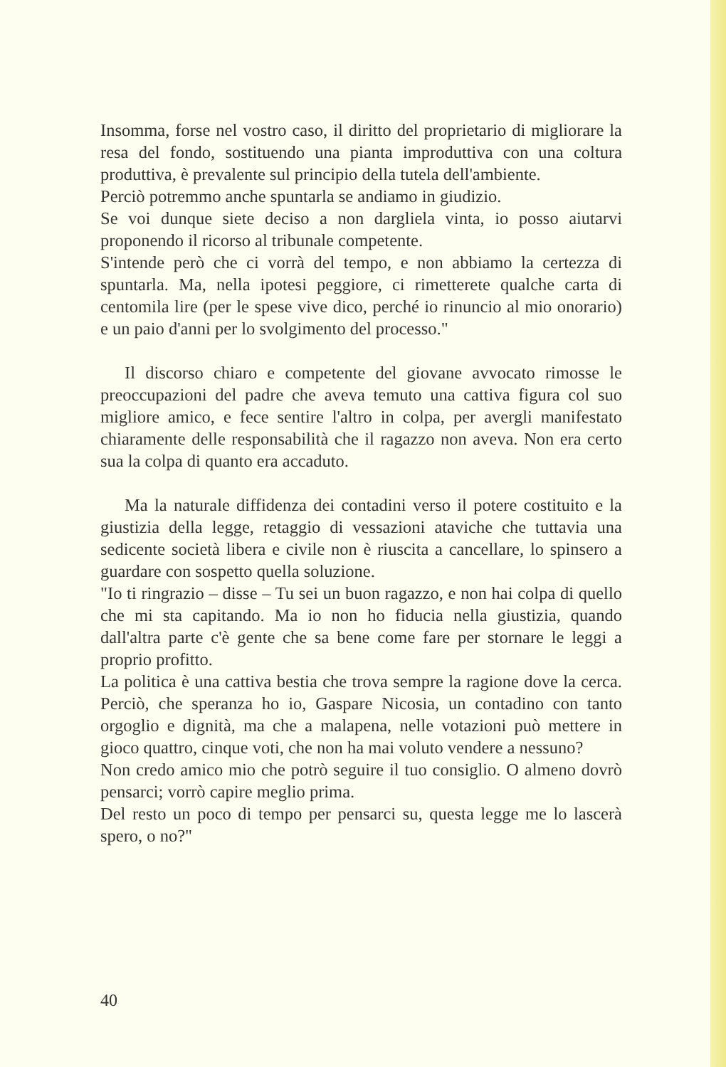Insomma, forse nel vostro caso, il diritto del proprietario di migliorare la resa del fondo, sostituendo una pianta improduttiva con una coltura produttiva, è prevalente sul principio della tutela dell'ambiente.
Perciò potremmo anche spuntarla se andiamo in giudizio.
Se voi dunque siete deciso a non dargliela vinta, io posso aiutarvi proponendo il ricorso al tribunale competente.
S'intende però che ci vorrà del tempo, e non abbiamo la certezza di spuntarla. Ma, nella ipotesi peggiore, ci rimetterete qualche carta di centomila lire (per le spese vive dico, perché io rinuncio al mio onorario) e un paio d'anni per lo svolgimento del processo."
Il discorso chiaro e competente del giovane avvocato rimosse le preoccupazioni del padre che aveva temuto una cattiva figura col suo migliore amico, e fece sentire l'altro in colpa, per avergli manifestato chiaramente delle responsabilità che il ragazzo non aveva. Non era certo sua la colpa di quanto era accaduto.
Ma la naturale diffidenza dei contadini verso il potere costituito e la giustizia della legge, retaggio di vessazioni ataviche che tuttavia una sedicente società libera e civile non è riuscita a cancellare, lo spinsero a guardare con sospetto quella soluzione.
"Io ti ringrazio – disse – Tu sei un buon ragazzo, e non hai colpa di quello che mi sta capitando. Ma io non ho fiducia nella giustizia, quando dall'altra parte c'è gente che sa bene come fare per stornare le leggi a proprio profitto.
La politica è una cattiva bestia che trova sempre la ragione dove la cerca. Perciò, che speranza ho io, Gaspare Nicosia, un contadino con tanto orgoglio e dignità, ma che a malapena, nelle votazioni può mettere in gioco quattro, cinque voti, che non ha mai voluto vendere a nessuno?
Non credo amico mio che potrò seguire il tuo consiglio. O almeno dovrò pensarci; vorrò capire meglio prima.
Del resto un poco di tempo per pensarci su, questa legge me lo lascerà spero, o no?"
40